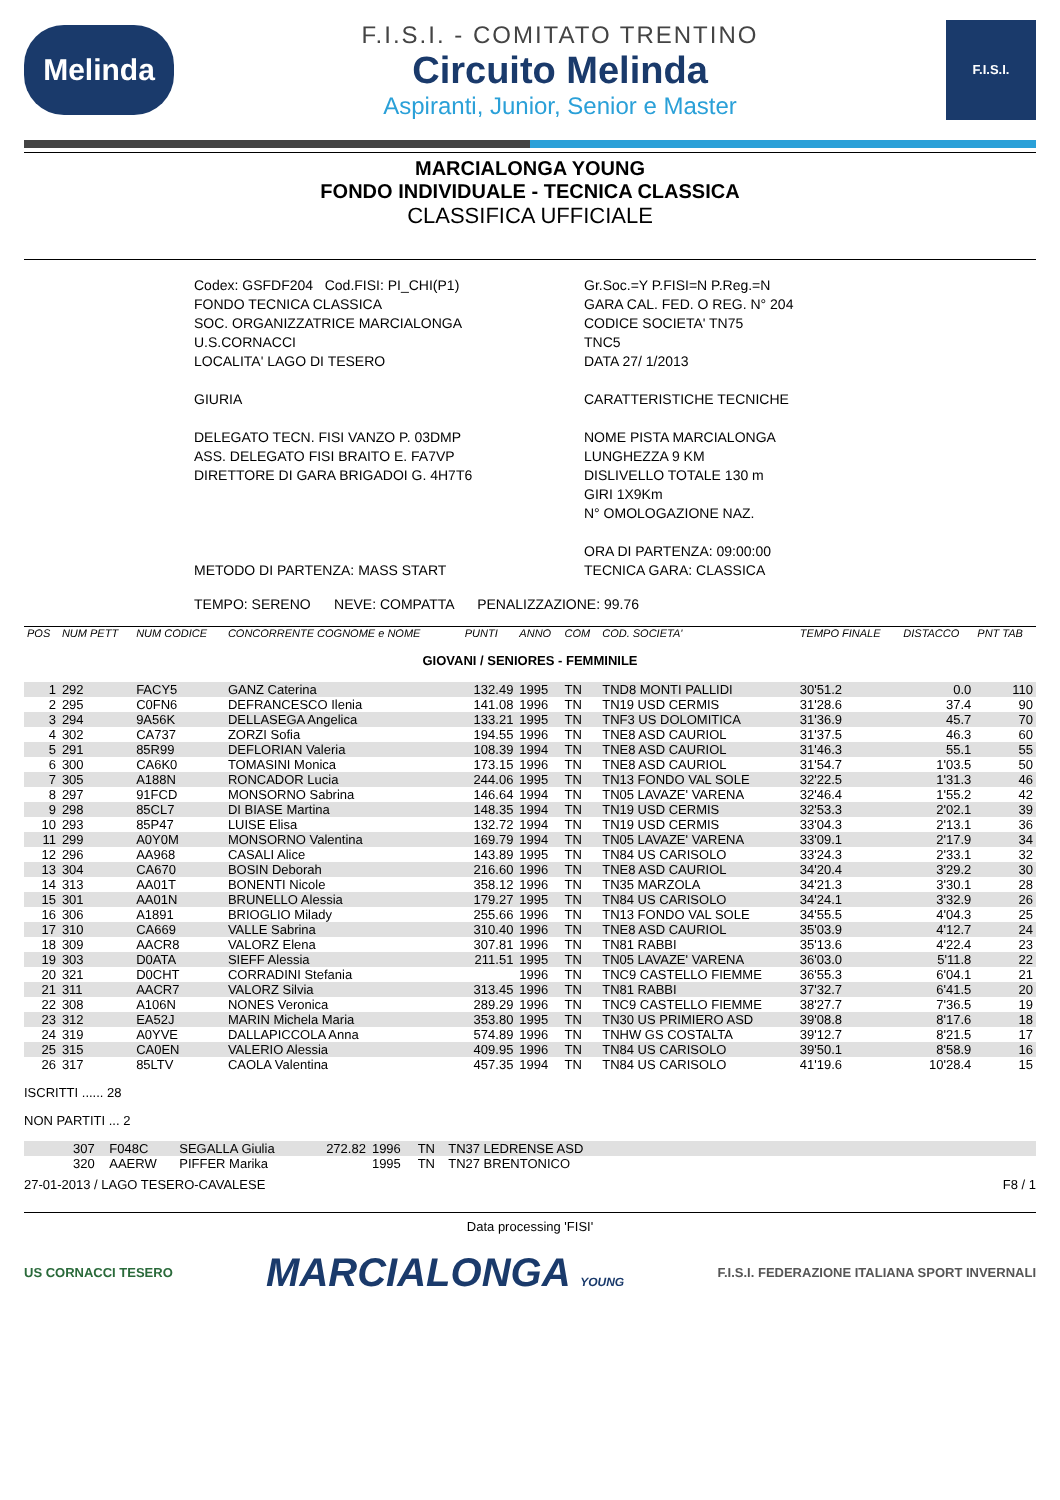Melinda
F.I.S.I. - COMITATO TRENTINO
Circuito Melinda
Aspiranti, Junior, Senior e Master
F.I.S.I.
MARCIALONGA YOUNG
FONDO INDIVIDUALE - TECNICA CLASSICA
CLASSIFICA UFFICIALE
Codex: GSFDF204 Cod.FISI: PI_CHI(P1)
FONDO TECNICA CLASSICA
SOC. ORGANIZZATRICE MARCIALONGA
U.S.CORNACCI
LOCALITA' LAGO DI TESERO
GIURIA
DELEGATO TECN. FISI VANZO P. 03DMP
ASS. DELEGATO FISI BRAITO E. FA7VP
DIRETTORE DI GARA BRIGADOI G. 4H7T6
METODO DI PARTENZA: MASS START
Gr.Soc.=Y P.FISI=N P.Reg.=N
GARA CAL. FED. O REG. N° 204
CODICE SOCIETA' TN75
TNC5
DATA 27/ 1/2013
CARATTERISTICHE TECNICHE
NOME PISTA MARCIALONGA
LUNGHEZZA 9 KM
DISLIVELLO TOTALE 130 m
GIRI 1X9Km
N° OMOLOGAZIONE NAZ.
ORA DI PARTENZA: 09:00:00
TECNICA GARA: CLASSICA
TEMPO: SERENO NEVE: COMPATTA PENALIZZAZIONE: 99.76
| POS | NUM PETT | NUM CODICE | CONCORRENTE COGNOME e NOME | PUNTI | ANNO | COM | COD. SOCIETA' | TEMPO FINALE | DISTACCO | PNT TAB |
| --- | --- | --- | --- | --- | --- | --- | --- | --- | --- | --- |
| GIOVANI / SENIORES - FEMMINILE | | | | | | | | | | |
| 1 | 292 | FACY5 | GANZ Caterina | 132.49 | 1995 | TN | TND8 MONTI PALLIDI | 30'51.2 | 0.0 | 110 |
| 2 | 295 | C0FN6 | DEFRANCESCO Ilenia | 141.08 | 1996 | TN | TN19 USD CERMIS | 31'28.6 | 37.4 | 90 |
| 3 | 294 | 9A56K | DELLASEGA Angelica | 133.21 | 1995 | TN | TNF3 US DOLOMITICA | 31'36.9 | 45.7 | 70 |
| 4 | 302 | CA737 | ZORZI Sofia | 194.55 | 1996 | TN | TNE8 ASD CAURIOL | 31'37.5 | 46.3 | 60 |
| 5 | 291 | 85R99 | DEFLORIAN Valeria | 108.39 | 1994 | TN | TNE8 ASD CAURIOL | 31'46.3 | 55.1 | 55 |
| 6 | 300 | CA6K0 | TOMASINI Monica | 173.15 | 1996 | TN | TNE8 ASD CAURIOL | 31'54.7 | 1'03.5 | 50 |
| 7 | 305 | A188N | RONCADOR Lucia | 244.06 | 1995 | TN | TN13 FONDO VAL SOLE | 32'22.5 | 1'31.3 | 46 |
| 8 | 297 | 91FCD | MONSORNO Sabrina | 146.64 | 1994 | TN | TN05 LAVAZE' VARENA | 32'46.4 | 1'55.2 | 42 |
| 9 | 298 | 85CL7 | DI BIASE Martina | 148.35 | 1994 | TN | TN19 USD CERMIS | 32'53.3 | 2'02.1 | 39 |
| 10 | 293 | 85P47 | LUISE Elisa | 132.72 | 1994 | TN | TN19 USD CERMIS | 33'04.3 | 2'13.1 | 36 |
| 11 | 299 | A0Y0M | MONSORNO Valentina | 169.79 | 1994 | TN | TN05 LAVAZE' VARENA | 33'09.1 | 2'17.9 | 34 |
| 12 | 296 | AA968 | CASALI Alice | 143.89 | 1995 | TN | TN84 US CARISOLO | 33'24.3 | 2'33.1 | 32 |
| 13 | 304 | CA670 | BOSIN Deborah | 216.60 | 1996 | TN | TNE8 ASD CAURIOL | 34'20.4 | 3'29.2 | 30 |
| 14 | 313 | AA01T | BONENTI Nicole | 358.12 | 1996 | TN | TN35 MARZOLA | 34'21.3 | 3'30.1 | 28 |
| 15 | 301 | AA01N | BRUNELLO Alessia | 179.27 | 1995 | TN | TN84 US CARISOLO | 34'24.1 | 3'32.9 | 26 |
| 16 | 306 | A1891 | BRIOGLIO Milady | 255.66 | 1996 | TN | TN13 FONDO VAL SOLE | 34'55.5 | 4'04.3 | 25 |
| 17 | 310 | CA669 | VALLE Sabrina | 310.40 | 1996 | TN | TNE8 ASD CAURIOL | 35'03.9 | 4'12.7 | 24 |
| 18 | 309 | AACR8 | VALORZ Elena | 307.81 | 1996 | TN | TN81 RABBI | 35'13.6 | 4'22.4 | 23 |
| 19 | 303 | D0ATA | SIEFF Alessia | 211.51 | 1995 | TN | TN05 LAVAZE' VARENA | 36'03.0 | 5'11.8 | 22 |
| 20 | 321 | D0CHT | CORRADINI Stefania | | 1996 | TN | TNC9 CASTELLO FIEMME | 36'55.3 | 6'04.1 | 21 |
| 21 | 311 | AACR7 | VALORZ Silvia | 313.45 | 1996 | TN | TN81 RABBI | 37'32.7 | 6'41.5 | 20 |
| 22 | 308 | A106N | NONES Veronica | 289.29 | 1996 | TN | TNC9 CASTELLO FIEMME | 38'27.7 | 7'36.5 | 19 |
| 23 | 312 | EA52J | MARIN Michela Maria | 353.80 | 1995 | TN | TN30 US PRIMIERO ASD | 39'08.8 | 8'17.6 | 18 |
| 24 | 319 | A0YVE | DALLAPICCOLA Anna | 574.89 | 1996 | TN | TNHW GS COSTALTA | 39'12.7 | 8'21.5 | 17 |
| 25 | 315 | CA0EN | VALERIO Alessia | 409.95 | 1996 | TN | TN84 US CARISOLO | 39'50.1 | 8'58.9 | 16 |
| 26 | 317 | 85LTV | CAOLA Valentina | 457.35 | 1994 | TN | TN84 US CARISOLO | 41'19.6 | 10'28.4 | 15 |
ISCRITTI ...... 28
NON PARTITI ... 2
| | 307 | F048C | SEGALLA Giulia | 272.82 | 1996 | TN | TN37 LEDRENSE ASD | |
| | 320 | AAERW | PIFFER Marika | | 1995 | TN | TN27 BRENTONICO | |
27-01-2013 / LAGO TESERO-CAVALESE F8 / 1
Data processing 'FISI'
US CORNACCI TESERO
MARCIALONGA YOUNG
F.I.S.I. FEDERAZIONE ITALIANA SPORT INVERNALI